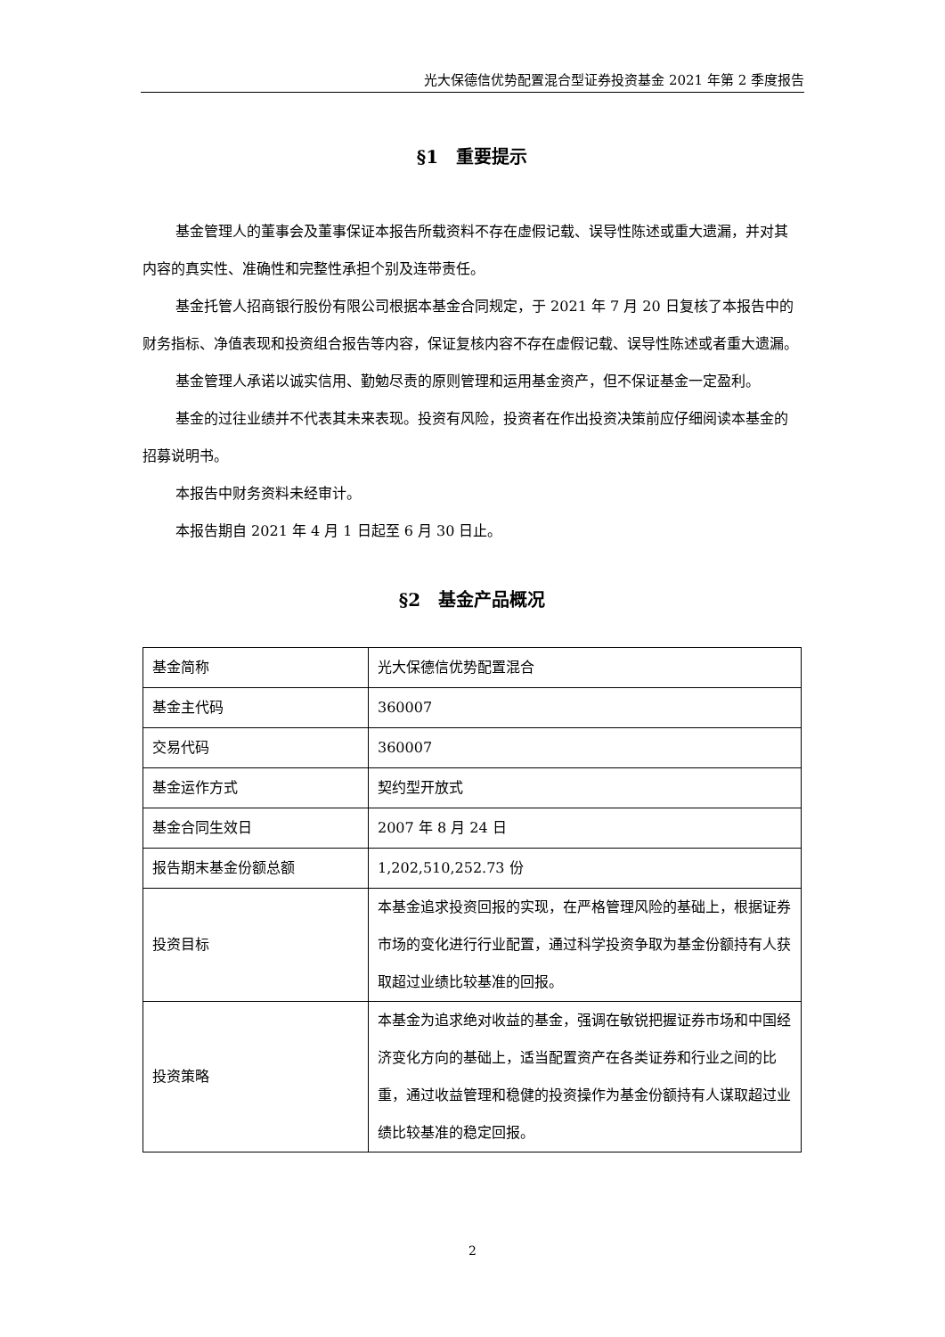光大保德信优势配置混合型证券投资基金 2021 年第 2 季度报告
§1　重要提示
基金管理人的董事会及董事保证本报告所载资料不存在虚假记载、误导性陈述或重大遗漏，并对其内容的真实性、准确性和完整性承担个别及连带责任。
基金托管人招商银行股份有限公司根据本基金合同规定，于 2021 年 7 月 20 日复核了本报告中的财务指标、净值表现和投资组合报告等内容，保证复核内容不存在虚假记载、误导性陈述或者重大遗漏。
基金管理人承诺以诚实信用、勤勉尽责的原则管理和运用基金资产，但不保证基金一定盈利。
基金的过往业绩并不代表其未来表现。投资有风险，投资者在作出投资决策前应仔细阅读本基金的招募说明书。
本报告中财务资料未经审计。
本报告期自 2021 年 4 月 1 日起至 6 月 30 日止。
§2　基金产品概况
| 基金简称 | 光大保德信优势配置混合 |
| 基金主代码 | 360007 |
| 交易代码 | 360007 |
| 基金运作方式 | 契约型开放式 |
| 基金合同生效日 | 2007 年 8 月 24 日 |
| 报告期末基金份额总额 | 1,202,510,252.73 份 |
| 投资目标 | 本基金追求投资回报的实现，在严格管理风险的基础上，根据证券市场的变化进行行业配置，通过科学投资争取为基金份额持有人获取超过业绩比较基准的回报。 |
| 投资策略 | 本基金为追求绝对收益的基金，强调在敏锐把握证券市场和中国经济变化方向的基础上，适当配置资产在各类证券和行业之间的比重，通过收益管理和稳健的投资操作为基金份额持有人谋取超过业绩比较基准的稳定回报。 |
2